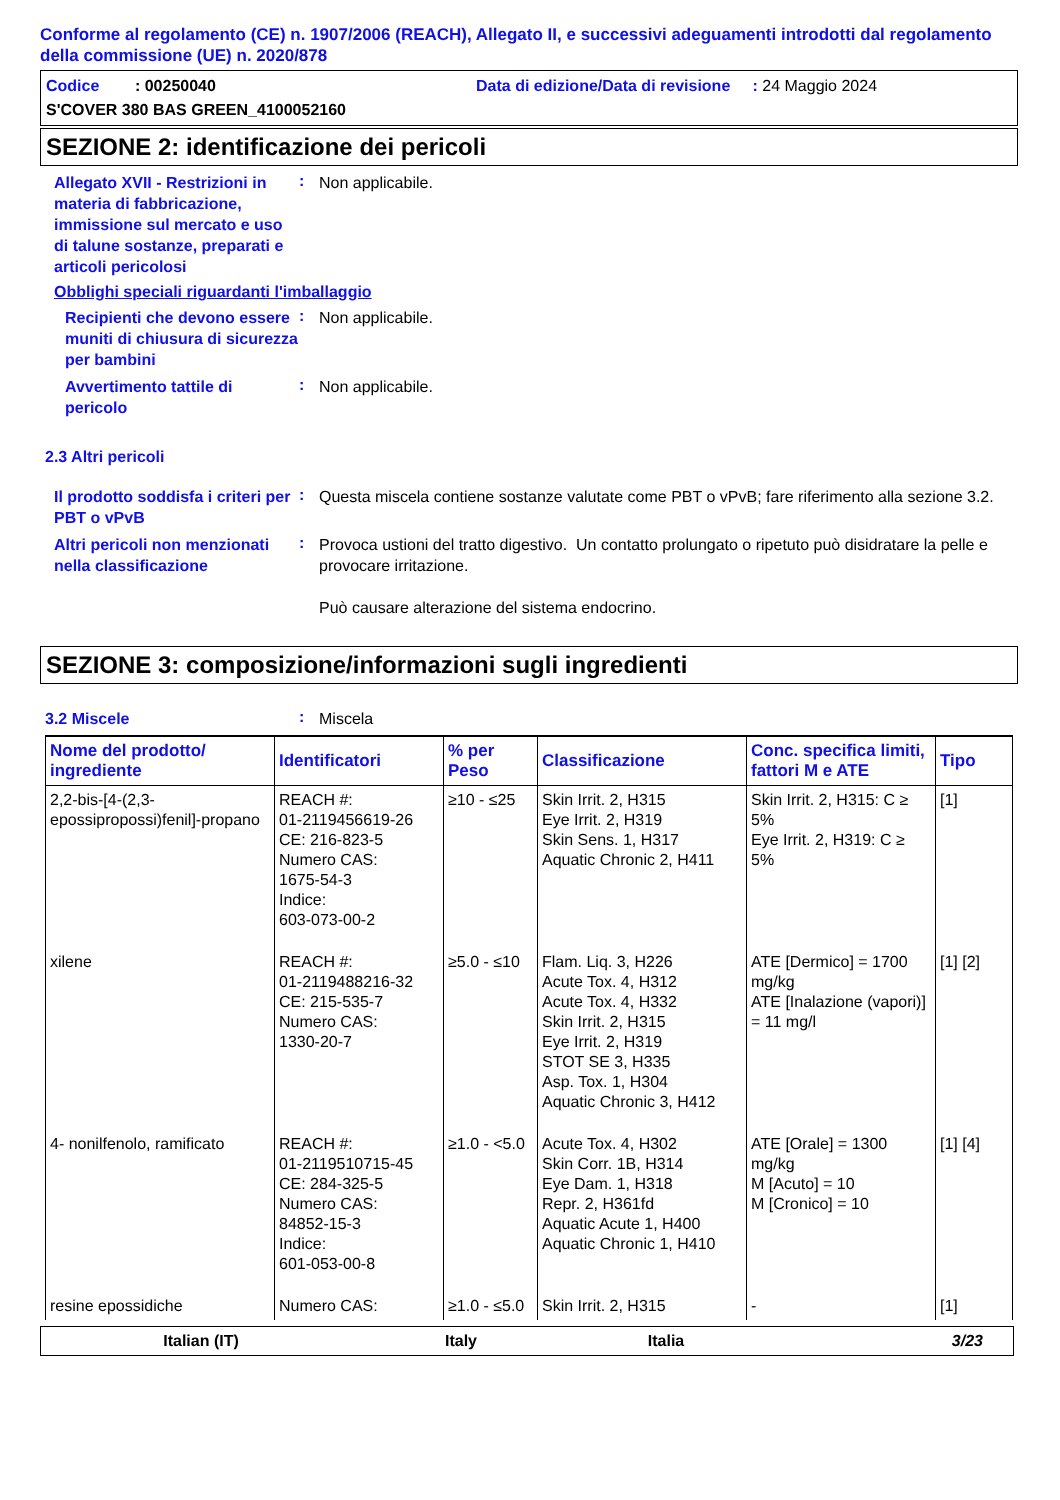Conforme al regolamento (CE) n. 1907/2006 (REACH), Allegato II, e successivi adeguamenti introdotti dal regolamento della commissione (UE) n. 2020/878
Codice : 00250040 Data di edizione/Data di revisione : 24 Maggio 2024
S'COVER 380 BAS GREEN_4100052160
SEZIONE 2: identificazione dei pericoli
Allegato XVII - Restrizioni in materia di fabbricazione, immissione sul mercato e uso di talune sostanze, preparati e articoli pericolosi
:
Non applicabile.
Obblighi speciali riguardanti l'imballaggio
Recipienti che devono essere muniti di chiusura di sicurezza per bambini
:
Non applicabile.
Avvertimento tattile di pericolo
:
Non applicabile.
2.3 Altri pericoli
Il prodotto soddisfa i criteri per PBT o vPvB
:
Questa miscela contiene sostanze valutate come PBT o vPvB; fare riferimento alla sezione 3.2.
Altri pericoli non menzionati nella classificazione
:
Provoca ustioni del tratto digestivo. Un contatto prolungato o ripetuto può disidratare la pelle e provocare irritazione.
Può causare alterazione del sistema endocrino.
SEZIONE 3: composizione/informazioni sugli ingredienti
3.2 Miscele
:
Miscela
| Nome del prodotto/ ingrediente | Identificatori | % per Peso | Classificazione | Conc. specifica limiti, fattori M e ATE | Tipo |
| --- | --- | --- | --- | --- | --- |
| 2,2-bis-[4-(2,3-epossipropossi)fenil]-propano | REACH #: 01-2119456619-26 CE: 216-823-5 Numero CAS: 1675-54-3 Indice: 603-073-00-2 | ≥10 - ≤25 | Skin Irrit. 2, H315 Eye Irrit. 2, H319 Skin Sens. 1, H317 Aquatic Chronic 2, H411 | Skin Irrit. 2, H315: C ≥ 5% Eye Irrit. 2, H319: C ≥ 5% | [1] |
| xilene | REACH #: 01-2119488216-32 CE: 215-535-7 Numero CAS: 1330-20-7 | ≥5.0 - ≤10 | Flam. Liq. 3, H226 Acute Tox. 4, H312 Acute Tox. 4, H332 Skin Irrit. 2, H315 Eye Irrit. 2, H319 STOT SE 3, H335 Asp. Tox. 1, H304 Aquatic Chronic 3, H412 | ATE [Dermico] = 1700 mg/kg ATE [Inalazione (vapori)] = 11 mg/l | [1] [2] |
| 4- nonilfenolo, ramificato | REACH #: 01-2119510715-45 CE: 284-325-5 Numero CAS: 84852-15-3 Indice: 601-053-00-8 | ≥1.0 - <5.0 | Acute Tox. 4, H302 Skin Corr. 1B, H314 Eye Dam. 1, H318 Repr. 2, H361fd Aquatic Acute 1, H400 Aquatic Chronic 1, H410 | ATE [Orale] = 1300 mg/kg M [Acuto] = 10 M [Cronico] = 10 | [1] [4] |
| resine epossidiche | Numero CAS: | ≥1.0 - ≤5.0 | Skin Irrit. 2, H315 | - | [1] |
Italian (IT) Italy Italia 3/23